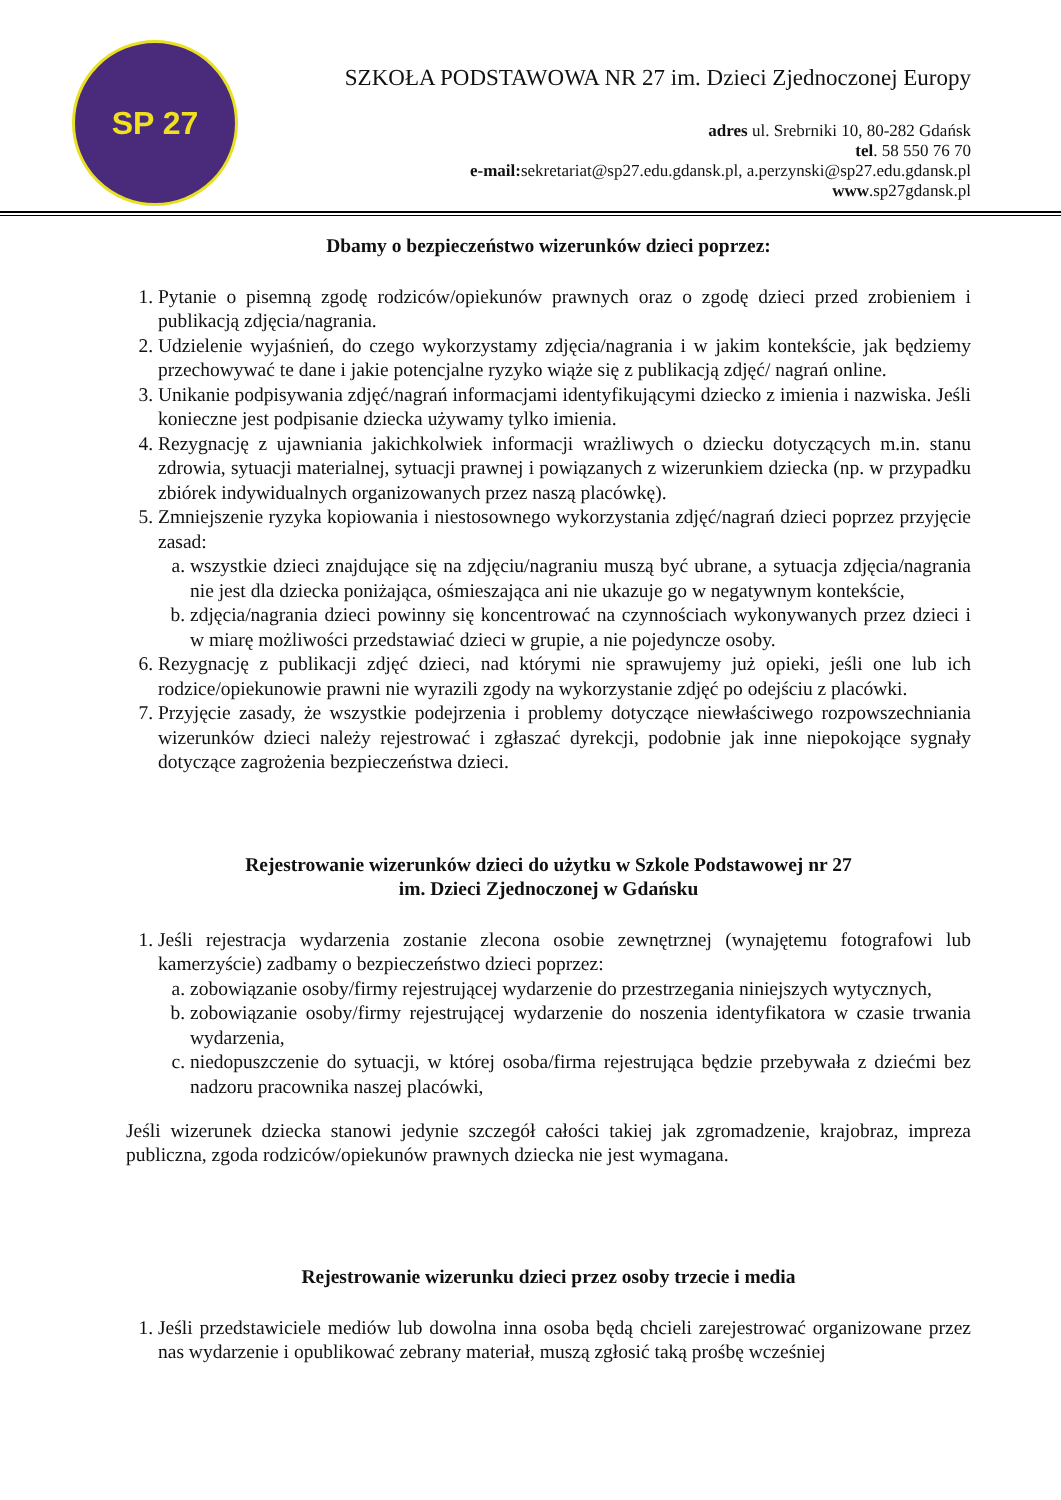SP 27
SZKOŁA PODSTAWOWA NR 27 im. Dzieci Zjednoczonej Europy
adres ul. Srebrniki 10, 80-282 Gdańsk
tel. 58 550 76 70
e-mail: sekretariat@sp27.edu.gdansk.pl, a.perzynski@sp27.edu.gdansk.pl
www.sp27gdansk.pl
Dbamy o bezpieczeństwo wizerunków dzieci poprzez:
1. Pytanie o pisemną zgodę rodziców/opiekunów prawnych oraz o zgodę dzieci przed zrobieniem i publikacją zdjęcia/nagrania.
2. Udzielenie wyjaśnień, do czego wykorzystamy zdjęcia/nagrania i w jakim kontekście, jak będziemy przechowywać te dane i jakie potencjalne ryzyko wiąże się z publikacją zdjęć/ nagrań online.
3. Unikanie podpisywania zdjęć/nagrań informacjami identyfikującymi dziecko z imienia i nazwiska. Jeśli konieczne jest podpisanie dziecka używamy tylko imienia.
4. Rezygnację z ujawniania jakichkolwiek informacji wrażliwych o dziecku dotyczących m.in. stanu zdrowia, sytuacji materialnej, sytuacji prawnej i powiązanych z wizerunkiem dziecka (np. w przypadku zbiórek indywidualnych organizowanych przez naszą placówkę).
5. Zmniejszenie ryzyka kopiowania i niestosownego wykorzystania zdjęć/nagrań dzieci poprzez przyjęcie zasad:
a. wszystkie dzieci znajdujące się na zdjęciu/nagraniu muszą być ubrane, a sytuacja zdjęcia/nagrania nie jest dla dziecka poniżająca, ośmieszająca ani nie ukazuje go w negatywnym kontekście,
b. zdjęcia/nagrania dzieci powinny się koncentrować na czynnościach wykonywanych przez dzieci i w miarę możliwości przedstawiać dzieci w grupie, a nie pojedyncze osoby.
6. Rezygnację z publikacji zdjęć dzieci, nad którymi nie sprawujemy już opieki, jeśli one lub ich rodzice/opiekunowie prawni nie wyrazili zgody na wykorzystanie zdjęć po odejściu z placówki.
7. Przyjęcie zasady, że wszystkie podejrzenia i problemy dotyczące niewłaściwego rozpowszechniania wizerunków dzieci należy rejestrować i zgłaszać dyrekcji, podobnie jak inne niepokojące sygnały dotyczące zagrożenia bezpieczeństwa dzieci.
Rejestrowanie wizerunków dzieci do użytku w Szkole Podstawowej nr 27
im. Dzieci Zjednoczonej w Gdańsku
1. Jeśli rejestracja wydarzenia zostanie zlecona osobie zewnętrznej (wynajętemu fotografowi lub kamerzyście) zadbamy o bezpieczeństwo dzieci poprzez:
a. zobowiązanie osoby/firmy rejestrującej wydarzenie do przestrzegania niniejszych wytycznych,
b. zobowiązanie osoby/firmy rejestrującej wydarzenie do noszenia identyfikatora w czasie trwania wydarzenia,
c. niedopuszczenie do sytuacji, w której osoba/firma rejestrująca będzie przebywała z dziećmi bez nadzoru pracownika naszej placówki,
Jeśli wizerunek dziecka stanowi jedynie szczegół całości takiej jak zgromadzenie, krajobraz, impreza publiczna, zgoda rodziców/opiekunów prawnych dziecka nie jest wymagana.
Rejestrowanie wizerunku dzieci przez osoby trzecie i media
1. Jeśli przedstawiciele mediów lub dowolna inna osoba będą chcieli zarejestrować organizowane przez nas wydarzenie i opublikować zebrany materiał, muszą zgłosić taką prośbę wcześniej